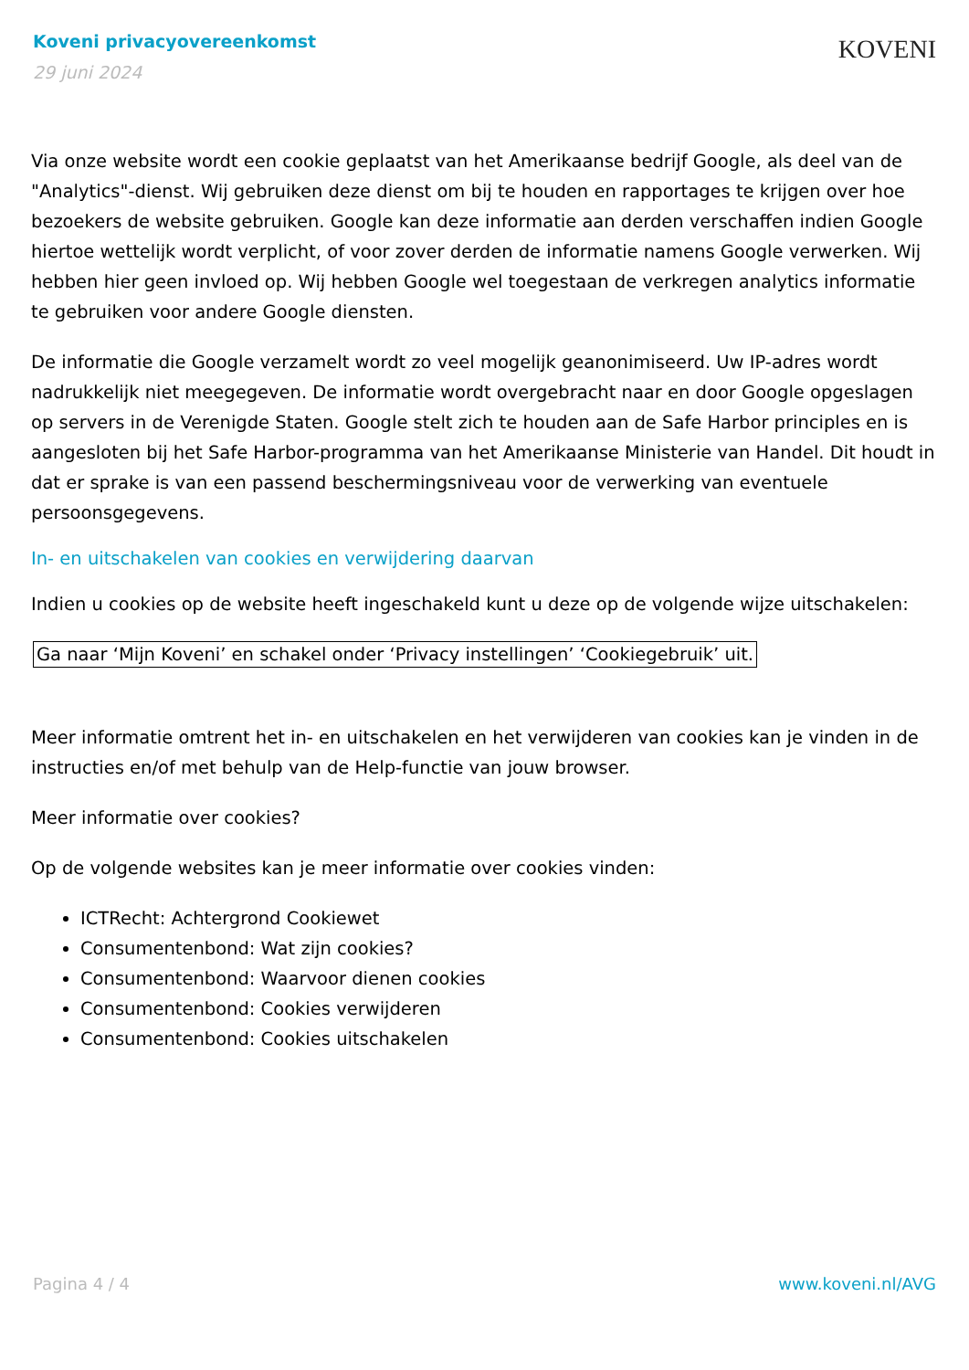Koveni privacyovereenkomst
29 juni 2024
KOVENI
Via onze website wordt een cookie geplaatst van het Amerikaanse bedrijf Google, als deel van de "Analytics"-dienst. Wij gebruiken deze dienst om bij te houden en rapportages te krijgen over hoe bezoekers de website gebruiken. Google kan deze informatie aan derden verschaffen indien Google hiertoe wettelijk wordt verplicht, of voor zover derden de informatie namens Google verwerken. Wij hebben hier geen invloed op. Wij hebben Google wel toegestaan de verkregen analytics informatie te gebruiken voor andere Google diensten.
De informatie die Google verzamelt wordt zo veel mogelijk geanonimiseerd. Uw IP-adres wordt nadrukkelijk niet meegegeven. De informatie wordt overgebracht naar en door Google opgeslagen op servers in de Verenigde Staten. Google stelt zich te houden aan de Safe Harbor principles en is aangesloten bij het Safe Harbor-programma van het Amerikaanse Ministerie van Handel. Dit houdt in dat er sprake is van een passend beschermingsniveau voor de verwerking van eventuele persoonsgegevens.
In- en uitschakelen van cookies en verwijdering daarvan
Indien u cookies op de website heeft ingeschakeld kunt u deze op de volgende wijze uitschakelen:
Ga naar ‘Mijn Koveni’ en schakel onder ‘Privacy instellingen’ ‘Cookiegebruik’ uit.
Meer informatie omtrent het in- en uitschakelen en het verwijderen van cookies kan je vinden in de instructies en/of met behulp van de Help-functie van jouw browser.
Meer informatie over cookies?
Op de volgende websites kan je meer informatie over cookies vinden:
ICTRecht: Achtergrond Cookiewet
Consumentenbond: Wat zijn cookies?
Consumentenbond: Waarvoor dienen cookies
Consumentenbond: Cookies verwijderen
Consumentenbond: Cookies uitschakelen
Pagina 4 / 4 www.koveni.nl/AVG